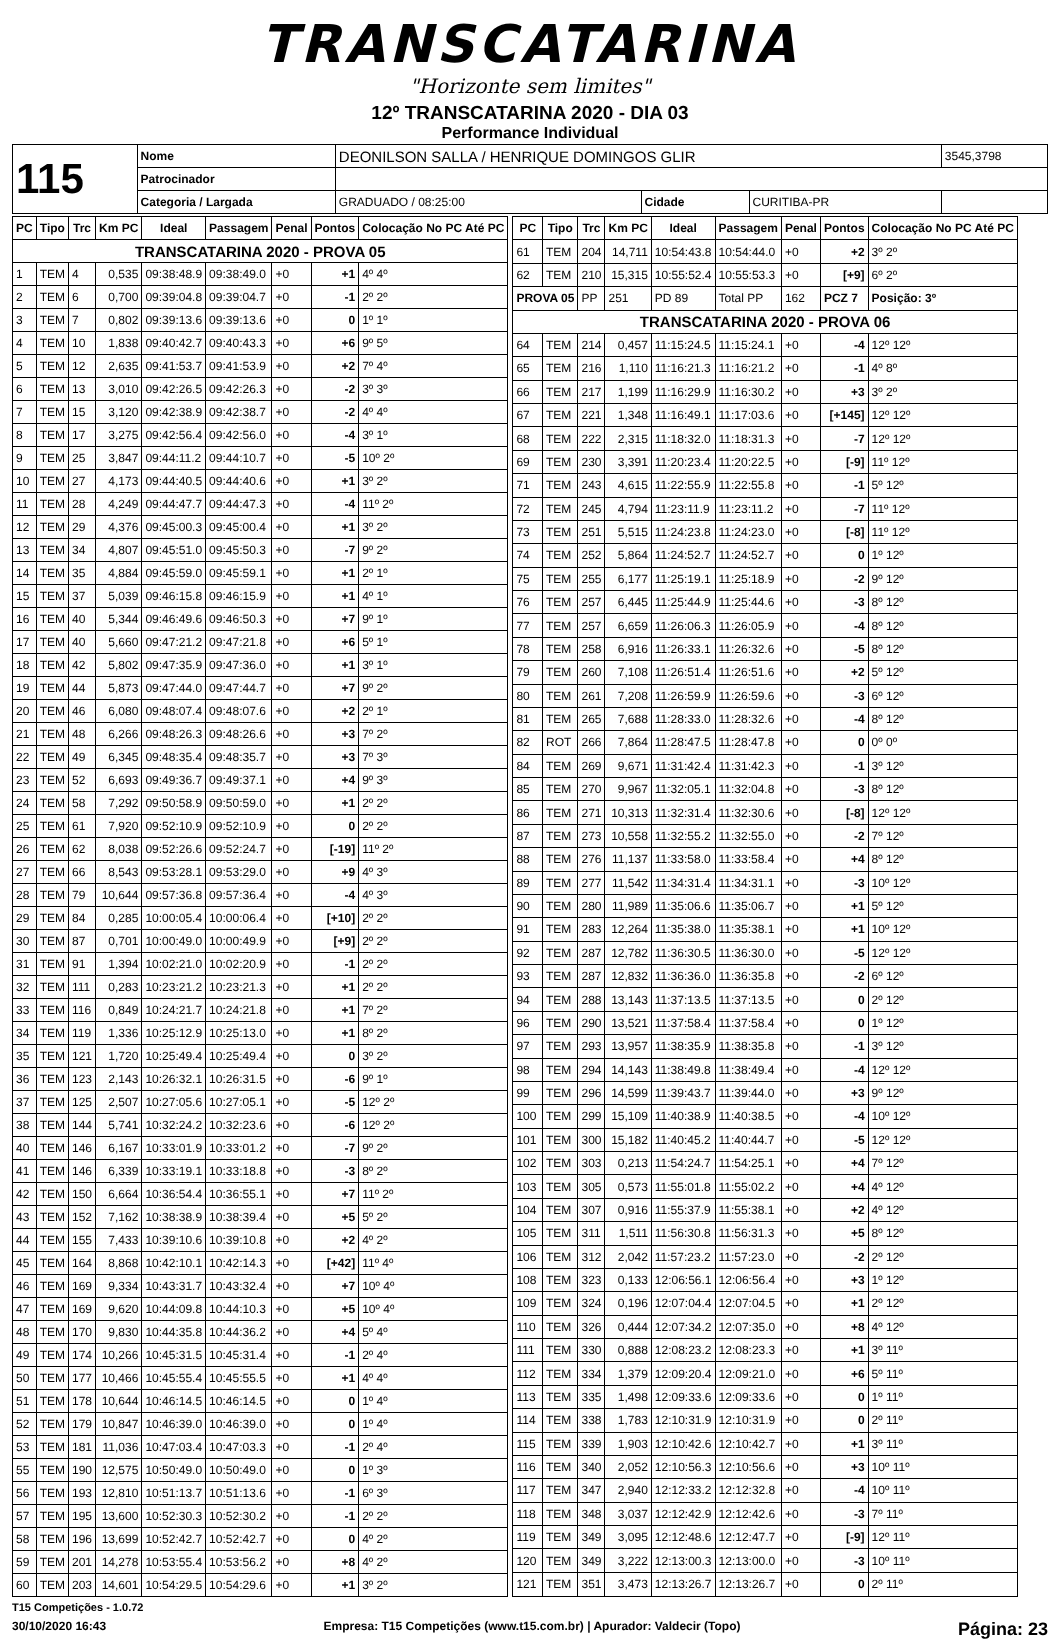TRANSCATARINA
"Horizonte sem limites"
12º TRANSCATARINA 2020 - DIA 03
Performance Individual
| 115 | Nome | DEONILSON SALLA / HENRIQUE DOMINGOS GLIR | | | 3545,3798 |
| | Patrocinador | | | | |
| | Categoria / Largada | GRADUADO / 08:25:00 | Cidade | CURITIBA-PR | |
| PC | Tipo | Trc | Km PC | Ideal | Passagem | Penal | Pontos | Colocação No PC Até PC |
| --- | --- | --- | --- | --- | --- | --- | --- | --- |
| TRANSCATARINA 2020 - PROVA 05 | | | | | | | | |
| 1 | TEM | 4 | 0,535 | 09:38:48.9 | 09:38:49.0 | +0 | +1 | 4º 4º |
| 2 | TEM | 6 | 0,700 | 09:39:04.8 | 09:39:04.7 | +0 | -1 | 2º 2º |
| 3 | TEM | 7 | 0,802 | 09:39:13.6 | 09:39:13.6 | +0 | 0 | 1º 1º |
| 4 | TEM | 10 | 1,838 | 09:40:42.7 | 09:40:43.3 | +0 | +6 | 9º 5º |
| 5 | TEM | 12 | 2,635 | 09:41:53.7 | 09:41:53.9 | +0 | +2 | 7º 4º |
| 6 | TEM | 13 | 3,010 | 09:42:26.5 | 09:42:26.3 | +0 | -2 | 3º 3º |
| 7 | TEM | 15 | 3,120 | 09:42:38.9 | 09:42:38.7 | +0 | -2 | 4º 4º |
| 8 | TEM | 17 | 3,275 | 09:42:56.4 | 09:42:56.0 | +0 | -4 | 3º 1º |
| 9 | TEM | 25 | 3,847 | 09:44:11.2 | 09:44:10.7 | +0 | -5 | 10º 2º |
| 10 | TEM | 27 | 4,173 | 09:44:40.5 | 09:44:40.6 | +0 | +1 | 3º 2º |
| 11 | TEM | 28 | 4,249 | 09:44:47.7 | 09:44:47.3 | +0 | -4 | 11º 2º |
| 12 | TEM | 29 | 4,376 | 09:45:00.3 | 09:45:00.4 | +0 | +1 | 3º 2º |
| 13 | TEM | 34 | 4,807 | 09:45:51.0 | 09:45:50.3 | +0 | -7 | 9º 2º |
| 14 | TEM | 35 | 4,884 | 09:45:59.0 | 09:45:59.1 | +0 | +1 | 2º 1º |
| 15 | TEM | 37 | 5,039 | 09:46:15.8 | 09:46:15.9 | +0 | +1 | 4º 1º |
| 16 | TEM | 40 | 5,344 | 09:46:49.6 | 09:46:50.3 | +0 | +7 | 9º 1º |
| 17 | TEM | 40 | 5,660 | 09:47:21.2 | 09:47:21.8 | +0 | +6 | 5º 1º |
| 18 | TEM | 42 | 5,802 | 09:47:35.9 | 09:47:36.0 | +0 | +1 | 3º 1º |
| 19 | TEM | 44 | 5,873 | 09:47:44.0 | 09:47:44.7 | +0 | +7 | 9º 2º |
| 20 | TEM | 46 | 6,080 | 09:48:07.4 | 09:48:07.6 | +0 | +2 | 2º 1º |
| 21 | TEM | 48 | 6,266 | 09:48:26.3 | 09:48:26.6 | +0 | +3 | 7º 2º |
| 22 | TEM | 49 | 6,345 | 09:48:35.4 | 09:48:35.7 | +0 | +3 | 7º 3º |
| 23 | TEM | 52 | 6,693 | 09:49:36.7 | 09:49:37.1 | +0 | +4 | 9º 3º |
| 24 | TEM | 58 | 7,292 | 09:50:58.9 | 09:50:59.0 | +0 | +1 | 2º 2º |
| 25 | TEM | 61 | 7,920 | 09:52:10.9 | 09:52:10.9 | +0 | 0 | 2º 2º |
| 26 | TEM | 62 | 8,038 | 09:52:26.6 | 09:52:24.7 | +0 | [-19] | 11º 2º |
| 27 | TEM | 66 | 8,543 | 09:53:28.1 | 09:53:29.0 | +0 | +9 | 4º 3º |
| 28 | TEM | 79 | 10,644 | 09:57:36.8 | 09:57:36.4 | +0 | -4 | 4º 3º |
| 29 | TEM | 84 | 0,285 | 10:00:05.4 | 10:00:06.4 | +0 | [+10] | 2º 2º |
| 30 | TEM | 87 | 0,701 | 10:00:49.0 | 10:00:49.9 | +0 | [+9] | 2º 2º |
| 31 | TEM | 91 | 1,394 | 10:02:21.0 | 10:02:20.9 | +0 | -1 | 2º 2º |
| 32 | TEM | 111 | 0,283 | 10:23:21.2 | 10:23:21.3 | +0 | +1 | 2º 2º |
| 33 | TEM | 116 | 0,849 | 10:24:21.7 | 10:24:21.8 | +0 | +1 | 7º 2º |
| 34 | TEM | 119 | 1,336 | 10:25:12.9 | 10:25:13.0 | +0 | +1 | 8º 2º |
| 35 | TEM | 121 | 1,720 | 10:25:49.4 | 10:25:49.4 | +0 | 0 | 3º 2º |
| 36 | TEM | 123 | 2,143 | 10:26:32.1 | 10:26:31.5 | +0 | -6 | 9º 1º |
| 37 | TEM | 125 | 2,507 | 10:27:05.6 | 10:27:05.1 | +0 | -5 | 12º 2º |
| 38 | TEM | 144 | 5,741 | 10:32:24.2 | 10:32:23.6 | +0 | -6 | 12º 2º |
| 40 | TEM | 146 | 6,167 | 10:33:01.9 | 10:33:01.2 | +0 | -7 | 9º 2º |
| 41 | TEM | 146 | 6,339 | 10:33:19.1 | 10:33:18.8 | +0 | -3 | 8º 2º |
| 42 | TEM | 150 | 6,664 | 10:36:54.4 | 10:36:55.1 | +0 | +7 | 11º 2º |
| 43 | TEM | 152 | 7,162 | 10:38:38.9 | 10:38:39.4 | +0 | +5 | 5º 2º |
| 44 | TEM | 155 | 7,433 | 10:39:10.6 | 10:39:10.8 | +0 | +2 | 4º 2º |
| 45 | TEM | 164 | 8,868 | 10:42:10.1 | 10:42:14.3 | +0 | [+42] | 11º 4º |
| 46 | TEM | 169 | 9,334 | 10:43:31.7 | 10:43:32.4 | +0 | +7 | 10º 4º |
| 47 | TEM | 169 | 9,620 | 10:44:09.8 | 10:44:10.3 | +0 | +5 | 10º 4º |
| 48 | TEM | 170 | 9,830 | 10:44:35.8 | 10:44:36.2 | +0 | +4 | 5º 4º |
| 49 | TEM | 174 | 10,266 | 10:45:31.5 | 10:45:31.4 | +0 | -1 | 2º 4º |
| 50 | TEM | 177 | 10,466 | 10:45:55.4 | 10:45:55.5 | +0 | +1 | 4º 4º |
| 51 | TEM | 178 | 10,644 | 10:46:14.5 | 10:46:14.5 | +0 | 0 | 1º 4º |
| 52 | TEM | 179 | 10,847 | 10:46:39.0 | 10:46:39.0 | +0 | 0 | 1º 4º |
| 53 | TEM | 181 | 11,036 | 10:47:03.4 | 10:47:03.3 | +0 | -1 | 2º 4º |
| 55 | TEM | 190 | 12,575 | 10:50:49.0 | 10:50:49.0 | +0 | 0 | 1º 3º |
| 56 | TEM | 193 | 12,810 | 10:51:13.7 | 10:51:13.6 | +0 | -1 | 6º 3º |
| 57 | TEM | 195 | 13,600 | 10:52:30.3 | 10:52:30.2 | +0 | -1 | 2º 2º |
| 58 | TEM | 196 | 13,699 | 10:52:42.7 | 10:52:42.7 | +0 | 0 | 4º 2º |
| 59 | TEM | 201 | 14,278 | 10:53:55.4 | 10:53:56.2 | +0 | +8 | 4º 2º |
| 60 | TEM | 203 | 14,601 | 10:54:29.5 | 10:54:29.6 | +0 | +1 | 3º 2º |
| PC | Tipo | Trc | Km PC | Ideal | Passagem | Penal | Pontos | Colocação No PC Até PC |
| --- | --- | --- | --- | --- | --- | --- | --- | --- |
| 61 | TEM | 204 | 14,711 | 10:54:43.8 | 10:54:44.0 | +0 | +2 | 3º 2º |
| 62 | TEM | 210 | 15,315 | 10:55:52.4 | 10:55:53.3 | +0 | [+9] | 6º 2º |
| PROVA 05 | | PP | 251 | PD 89 | Total PP | 162 | PCZ 7 | Posição: 3º |
| TRANSCATARINA 2020 - PROVA 06 | | | | | | | | |
| 64 | TEM | 214 | 0,457 | 11:15:24.5 | 11:15:24.1 | +0 | -4 | 12º 12º |
| 65 | TEM | 216 | 1,110 | 11:16:21.3 | 11:16:21.2 | +0 | -1 | 4º 8º |
| 66 | TEM | 217 | 1,199 | 11:16:29.9 | 11:16:30.2 | +0 | +3 | 3º 2º |
| 67 | TEM | 221 | 1,348 | 11:16:49.1 | 11:17:03.6 | +0 | [+145] | 12º 12º |
| 68 | TEM | 222 | 2,315 | 11:18:32.0 | 11:18:31.3 | +0 | -7 | 12º 12º |
| 69 | TEM | 230 | 3,391 | 11:20:23.4 | 11:20:22.5 | +0 | [-9] | 11º 12º |
| 71 | TEM | 243 | 4,615 | 11:22:55.9 | 11:22:55.8 | +0 | -1 | 5º 12º |
| 72 | TEM | 245 | 4,794 | 11:23:11.9 | 11:23:11.2 | +0 | -7 | 11º 12º |
| 73 | TEM | 251 | 5,515 | 11:24:23.8 | 11:24:23.0 | +0 | [-8] | 11º 12º |
| 74 | TEM | 252 | 5,864 | 11:24:52.7 | 11:24:52.7 | +0 | 0 | 1º 12º |
| 75 | TEM | 255 | 6,177 | 11:25:19.1 | 11:25:18.9 | +0 | -2 | 9º 12º |
| 76 | TEM | 257 | 6,445 | 11:25:44.9 | 11:25:44.6 | +0 | -3 | 8º 12º |
| 77 | TEM | 257 | 6,659 | 11:26:06.3 | 11:26:05.9 | +0 | -4 | 8º 12º |
| 78 | TEM | 258 | 6,916 | 11:26:33.1 | 11:26:32.6 | +0 | -5 | 8º 12º |
| 79 | TEM | 260 | 7,108 | 11:26:51.4 | 11:26:51.6 | +0 | +2 | 5º 12º |
| 80 | TEM | 261 | 7,208 | 11:26:59.9 | 11:26:59.6 | +0 | -3 | 6º 12º |
| 81 | TEM | 265 | 7,688 | 11:28:33.0 | 11:28:32.6 | +0 | -4 | 8º 12º |
| 82 | ROT | 266 | 7,864 | 11:28:47.5 | 11:28:47.8 | +0 | 0 | 0º 0º |
| 84 | TEM | 269 | 9,671 | 11:31:42.4 | 11:31:42.3 | +0 | -1 | 3º 12º |
| 85 | TEM | 270 | 9,967 | 11:32:05.1 | 11:32:04.8 | +0 | -3 | 8º 12º |
| 86 | TEM | 271 | 10,313 | 11:32:31.4 | 11:32:30.6 | +0 | [-8] | 12º 12º |
| 87 | TEM | 273 | 10,558 | 11:32:55.2 | 11:32:55.0 | +0 | -2 | 7º 12º |
| 88 | TEM | 276 | 11,137 | 11:33:58.0 | 11:33:58.4 | +0 | +4 | 8º 12º |
| 89 | TEM | 277 | 11,542 | 11:34:31.4 | 11:34:31.1 | +0 | -3 | 10º 12º |
| 90 | TEM | 280 | 11,989 | 11:35:06.6 | 11:35:06.7 | +0 | +1 | 5º 12º |
| 91 | TEM | 283 | 12,264 | 11:35:38.0 | 11:35:38.1 | +0 | +1 | 10º 12º |
| 92 | TEM | 287 | 12,782 | 11:36:30.5 | 11:36:30.0 | +0 | -5 | 12º 12º |
| 93 | TEM | 287 | 12,832 | 11:36:36.0 | 11:36:35.8 | +0 | -2 | 6º 12º |
| 94 | TEM | 288 | 13,143 | 11:37:13.5 | 11:37:13.5 | +0 | 0 | 2º 12º |
| 96 | TEM | 290 | 13,521 | 11:37:58.4 | 11:37:58.4 | +0 | 0 | 1º 12º |
| 97 | TEM | 293 | 13,957 | 11:38:35.9 | 11:38:35.8 | +0 | -1 | 3º 12º |
| 98 | TEM | 294 | 14,143 | 11:38:49.8 | 11:38:49.4 | +0 | -4 | 12º 12º |
| 99 | TEM | 296 | 14,599 | 11:39:43.7 | 11:39:44.0 | +0 | +3 | 9º 12º |
| 100 | TEM | 299 | 15,109 | 11:40:38.9 | 11:40:38.5 | +0 | -4 | 10º 12º |
| 101 | TEM | 300 | 15,182 | 11:40:45.2 | 11:40:44.7 | +0 | -5 | 12º 12º |
| 102 | TEM | 303 | 0,213 | 11:54:24.7 | 11:54:25.1 | +0 | +4 | 7º 12º |
| 103 | TEM | 305 | 0,573 | 11:55:01.8 | 11:55:02.2 | +0 | +4 | 4º 12º |
| 104 | TEM | 307 | 0,916 | 11:55:37.9 | 11:55:38.1 | +0 | +2 | 4º 12º |
| 105 | TEM | 311 | 1,511 | 11:56:30.8 | 11:56:31.3 | +0 | +5 | 8º 12º |
| 106 | TEM | 312 | 2,042 | 11:57:23.2 | 11:57:23.0 | +0 | -2 | 2º 12º |
| 108 | TEM | 323 | 0,133 | 12:06:56.1 | 12:06:56.4 | +0 | +3 | 1º 12º |
| 109 | TEM | 324 | 0,196 | 12:07:04.4 | 12:07:04.5 | +0 | +1 | 2º 12º |
| 110 | TEM | 326 | 0,444 | 12:07:34.2 | 12:07:35.0 | +0 | +8 | 4º 12º |
| 111 | TEM | 330 | 0,888 | 12:08:23.2 | 12:08:23.3 | +0 | +1 | 3º 11º |
| 112 | TEM | 334 | 1,379 | 12:09:20.4 | 12:09:21.0 | +0 | +6 | 5º 11º |
| 113 | TEM | 335 | 1,498 | 12:09:33.6 | 12:09:33.6 | +0 | 0 | 1º 11º |
| 114 | TEM | 338 | 1,783 | 12:10:31.9 | 12:10:31.9 | +0 | 0 | 2º 11º |
| 115 | TEM | 339 | 1,903 | 12:10:42.6 | 12:10:42.7 | +0 | +1 | 3º 11º |
| 116 | TEM | 340 | 2,052 | 12:10:56.3 | 12:10:56.6 | +0 | +3 | 10º 11º |
| 117 | TEM | 347 | 2,940 | 12:12:33.2 | 12:12:32.8 | +0 | -4 | 10º 11º |
| 118 | TEM | 348 | 3,037 | 12:12:42.9 | 12:12:42.6 | +0 | -3 | 7º 11º |
| 119 | TEM | 349 | 3,095 | 12:12:48.6 | 12:12:47.7 | +0 | [-9] | 12º 11º |
| 120 | TEM | 349 | 3,222 | 12:13:00.3 | 12:13:00.0 | +0 | -3 | 10º 11º |
| 121 | TEM | 351 | 3,473 | 12:13:26.7 | 12:13:26.7 | +0 | 0 | 2º 11º |
T15 Competições - 1.0.72
30/10/2020 16:43 Empresa: T15 Competições (www.t15.com.br) | Apurador: Valdecir (Topo) Página: 23